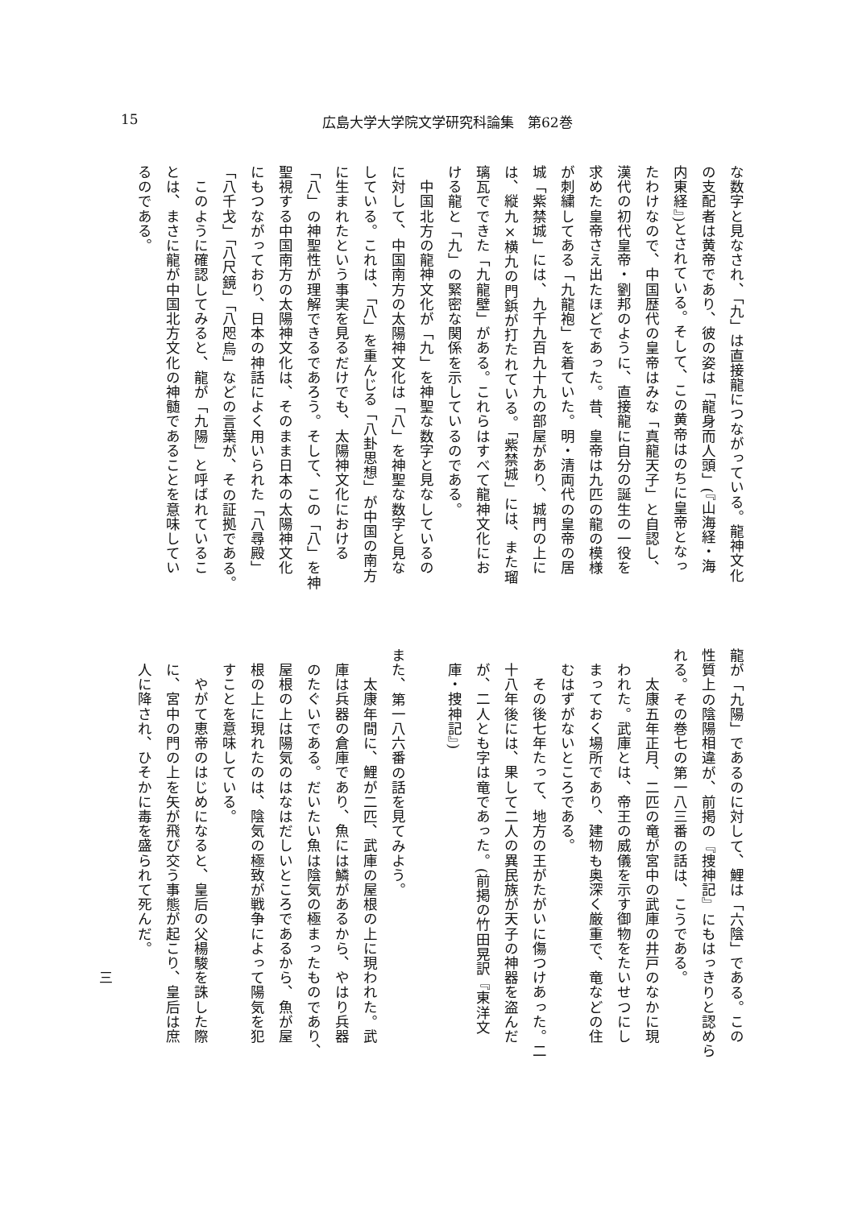15 広島大学大学院文学研究科論集　第62巻
な数字と見なされ、「九」は直接龍につながっている。龍神文化
の支配者は黄帝であり、彼の姿は「龍身而人頭」(『山海経・海
内東経』)とされている。そして、この黄帝はのちに皇帝となっ
たわけなので、中国歴代の皇帝はみな「真龍天子」と自認し、
漢代の初代皇帝・劉邦のように、直接龍に自分の誕生の一役を
求めた皇帝さえ出たほどであった。昔、皇帝は九匹の龍の模様
が刺繍してある「九龍袍」を着ていた。明・清両代の皇帝の居
城「紫禁城」には、九千九百九十九の部屋があり、城門の上に
は、縦九×横九の門鋲が打たれている。「紫禁城」には、また瑠
璃瓦でできた「九龍壁」がある。これらはすべて龍神文化にお
ける龍と「九」の緊密な関係を示しているのである。
　中国北方の龍神文化が「九」を神聖な数字と見なしているの
に対して、中国南方の太陽神文化は「八」を神聖な数字と見な
している。これは、「八」を重んじる「八卦思想」が中国の南方
に生まれたという事実を見るだけでも、太陽神文化における
「八」の神聖性が理解できるであろう。そして、この「八」を神
聖視する中国南方の太陽神文化は、そのまま日本の太陽神文化
にもつながっており、日本の神話によく用いられた「八尋殿」
「八千戈」「八尺鏡」「八咫烏」などの言葉が、その証拠である。
　このように確認してみると、龍が「九陽」と呼ばれているこ
とは、まさに龍が中国北方文化の神髄であることを意味してい
るのである。
龍が「九陽」であるのに対して、鯉は「六陰」である。この
性質上の陰陽相違が、前掲の『捜神記』にもはっきりと認めら
れる。その巻七の第一八三番の話は、こうである。
　太康五年正月、二匹の竜が宮中の武庫の井戸のなかに現
われた。武庫とは、帝王の威儀を示す御物をたいせつにし
まっておく場所であり、建物も奥深く厳重で、竜などの住
むはずがないところである。
　その後七年たって、地方の王がたがいに傷つけあった。二
十八年後には、果して二人の異民族が天子の神器を盗んだ
が、二人とも字は竜であった。(前掲の竹田晃訳『東洋文
庫・捜神記』)
　
また、第一八六番の話を見てみよう。
　太康年間に、鯉が二匹、武庫の屋根の上に現われた。武
庫は兵器の倉庫であり、魚には鱗があるから、やはり兵器
のたぐいである。だいたい魚は陰気の極まったものであり、
屋根の上は陽気のはなはだしいところであるから、魚が屋
根の上に現れたのは、陰気の極致が戦争によって陽気を犯
すことを意味している。
　やがて恵帝のはじめになると、皇后の父楊駿を誅した際
に、宮中の門の上を矢が飛び交う事態が起こり、皇后は庶
人に降され、ひそかに毒を盛られて死んだ。
三